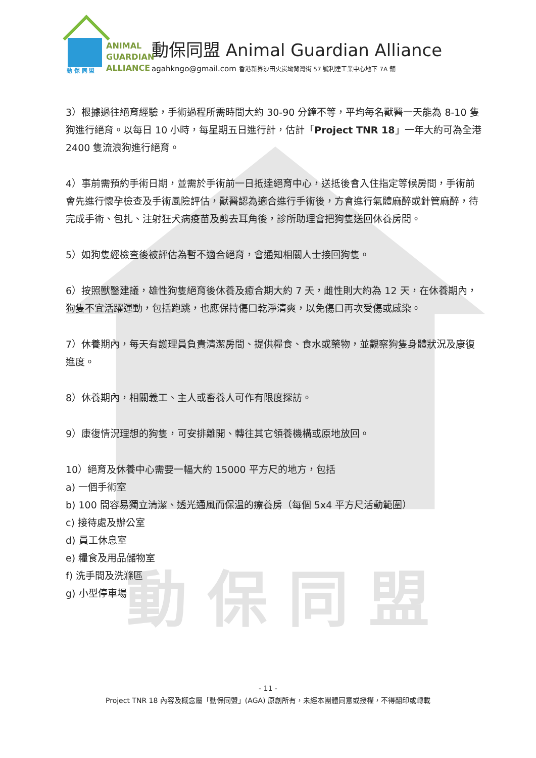動保同盟
ANIMAL
GUARDIAN
ALLIANCE
動 保 同 盟
動保同盟 Animal Guardian Alliance
agahkngo@gmail.com 香港新界沙田火炭坳背灣街 57 號利達工業中心地下 7A 舖
3）根據過往絕育經驗，手術過程所需時間大約 30-90 分鐘不等，平均每名獸醫一天能為 8-10 隻狗進行絕育。以每日 10 小時，每星期五日進行計，估計「Project TNR 18」一年大約可為全港 2400 隻流浪狗進行絕育。
4）事前需預約手術日期，並需於手術前一日抵達絕育中心，送抵後會入住指定等候房間，手術前會先進行懷孕檢查及手術風險評估，獸醫認為適合進行手術後，方會進行氣體麻醉或針管麻醉，待完成手術、包扎、注射狂犬病疫苗及剪去耳角後，診所助理會把狗隻送回休養房間。
5）如狗隻經檢查後被評估為暫不適合絕育，會通知相關人士接回狗隻。
6）按照獸醫建議，雄性狗隻絕育後休養及癒合期大約 7 天，雌性則大約為 12 天，在休養期內，狗隻不宜活躍運動，包括跑跳，也應保持傷口乾淨清爽，以免傷口再次受傷或感染。
7）休養期內，每天有護理員負責清潔房間、提供糧食、食水或藥物，並觀察狗隻身體狀況及康復進度。
8）休養期內，相關義工、主人或畜養人可作有限度探訪。
9）康復情況理想的狗隻，可安排離開、轉往其它領養機構或原地放回。
10）絕育及休養中心需要一幅大約 15000 平方尺的地方，包括
a) 一個手術室
b) 100 間容易獨立清潔、透光通風而保温的療養房（每個 5x4 平方尺活動範圍）
c) 接待處及辦公室
d) 員工休息室
e) 糧食及用品儲物室
f) 洗手間及洗滌區
g) 小型停車場
- 11 -
Project TNR 18 內容及概念屬「動保同盟」(AGA) 原創所有，未經本團體同意或授權，不得翻印或轉載